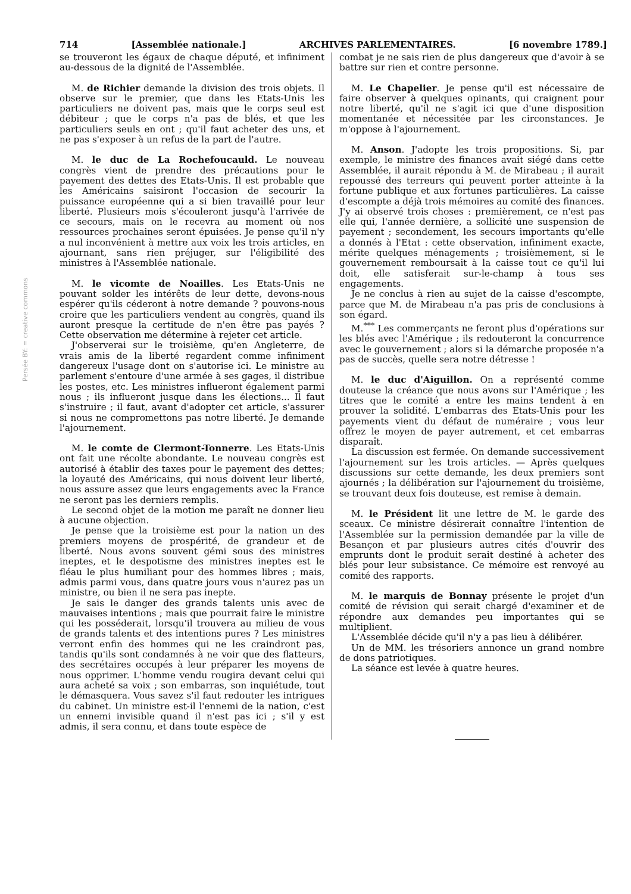Persée BY: = creative commons
714 [Assemblée nationale.] ARCHIVES PARLEMENTAIRES. [6 novembre 1789.]
se trouveront les égaux de chaque député, et infiniment au-dessous de la dignité de l'Assemblée.
M. de Richier demande la division des trois objets. Il observe sur le premier, que dans les Etats-Unis les particuliers ne doivent pas, mais que le corps seul est débiteur ; que le corps n'a pas de blés, et que les particuliers seuls en ont ; qu'il faut acheter des uns, et ne pas s'exposer à un refus de la part de l'autre.
M. le duc de La Rochefoucauld. Le nouveau congrès vient de prendre des précautions pour le payement des dettes des Etats-Unis. Il est probable que les Américains saisiront l'occasion de secourir la puissance européenne qui a si bien travaillé pour leur liberté. Plusieurs mois s'écouleront jusqu'à l'arrivée de ce secours, mais on le recevra au moment où nos ressources prochaines seront épuisées. Je pense qu'il n'y a nul inconvénient à mettre aux voix les trois articles, en ajournant, sans rien préjuger, sur l'éligibilité des ministres à l'Assemblée nationale.
M. le vicomte de Noailles. Les Etats-Unis ne pouvant solder les intérêts de leur dette, devons-nous espérer qu'ils céderont à notre demande ? pouvons-nous croire que les particuliers vendent au congrès, quand ils auront presque la certitude de n'en être pas payés ? Cette observation me détermine à rejeter cet article.
J'observerai sur le troisième, qu'en Angleterre, de vrais amis de la liberté regardent comme infiniment dangereux l'usage dont on s'autorise ici. Le ministre au parlement s'entoure d'une armée à ses gages, il distribue les postes, etc. Les ministres influeront également parmi nous ; ils influeront jusque dans les élections... Il faut s'instruire ; il faut, avant d'adopter cet article, s'assurer si nous ne compromettons pas notre liberté. Je demande l'ajournement.
M. le comte de Clermont-Tonnerre. Les Etats-Unis ont fait une récolte abondante. Le nouveau congrès est autorisé à établir des taxes pour le payement des dettes; la loyauté des Américains, qui nous doivent leur liberté, nous assure assez que leurs engagements avec la France ne seront pas les derniers remplis.
Le second objet de la motion me paraît ne donner lieu à aucune objection.
Je pense que la troisième est pour la nation un des premiers moyens de prospérité, de grandeur et de liberté. Nous avons souvent gémi sous des ministres ineptes, et le despotisme des ministres ineptes est le fléau le plus humiliant pour des hommes libres ; mais, admis parmi vous, dans quatre jours vous n'aurez pas un ministre, ou bien il ne sera pas inepte.
Je sais le danger des grands talents unis avec de mauvaises intentions ; mais que pourrait faire le ministre qui les posséderait, lorsqu'il trouvera au milieu de vous de grands talents et des intentions pures ? Les ministres verront enfin des hommes qui ne les craindront pas, tandis qu'ils sont condamnés à ne voir que des flatteurs, des secrétaires occupés à leur préparer les moyens de nous opprimer. L'homme vendu rougira devant celui qui aura acheté sa voix ; son embarras, son inquiétude, tout le démasquera. Vous savez s'il faut redouter les intrigues du cabinet. Un ministre est-il l'ennemi de la nation, c'est un ennemi invisible quand il n'est pas ici ; s'il y est admis, il sera connu, et dans toute espèce de
combat je ne sais rien de plus dangereux que d'avoir à se battre sur rien et contre personne.
M. Le Chapelier. Je pense qu'il est nécessaire de faire observer à quelques opinants, qui craignent pour notre liberté, qu'il ne s'agit ici que d'une disposition momentanée et nécessitée par les circonstances. Je m'oppose à l'ajournement.
M. Anson. J'adopte les trois propositions. Si, par exemple, le ministre des finances avait siégé dans cette Assemblée, il aurait répondu à M. de Mirabeau ; il aurait repoussé des terreurs qui peuvent porter atteinte à la fortune publique et aux fortunes particulières. La caisse d'escompte a déjà trois mémoires au comité des finances. J'y ai observé trois choses : premièrement, ce n'est pas elle qui, l'année dernière, a sollicité une suspension de payement ; secondement, les secours importants qu'elle a donnés à l'Etat : cette observation, infiniment exacte, mérite quelques ménagements ; troisièmement, si le gouvernement remboursait à la caisse tout ce qu'il lui doit, elle satisferait sur-le-champ à tous ses engagements.
Je ne conclus à rien au sujet de la caisse d'escompte, parce que M. de Mirabeau n'a pas pris de conclusions à son égard.
M.<sup>***</sup> Les commerçants ne feront plus d'opérations sur les blés avec l'Amérique ; ils redouteront la concurrence avec le gouvernement ; alors si la démarche proposée n'a pas de succès, quelle sera notre détresse !
M. le duc d'Aiguillon. On a représenté comme douteuse la créance que nous avons sur l'Amérique ; les titres que le comité a entre les mains tendent à en prouver la solidité. L'embarras des Etats-Unis pour les payements vient du défaut de numéraire ; vous leur offrez le moyen de payer autrement, et cet embarras disparaît.
La discussion est fermée. On demande successivement l'ajournement sur les trois articles. — Après quelques discussions sur cette demande, les deux premiers sont ajournés ; la délibération sur l'ajournement du troisième, se trouvant deux fois douteuse, est remise à demain.
M. le Président lit une lettre de M. le garde des sceaux. Ce ministre désirerait connaître l'intention de l'Assemblée sur la permission demandée par la ville de Besançon et par plusieurs autres cités d'ouvrir des emprunts dont le produit serait destiné à acheter des blés pour leur subsistance. Ce mémoire est renvoyé au comité des rapports.
M. le marquis de Bonnay présente le projet d'un comité de révision qui serait chargé d'examiner et de répondre aux demandes peu importantes qui se multiplient.
L'Assemblée décide qu'il n'y a pas lieu à délibérer.
Un de MM. les trésoriers annonce un grand nombre de dons patriotiques.
La séance est levée à quatre heures.